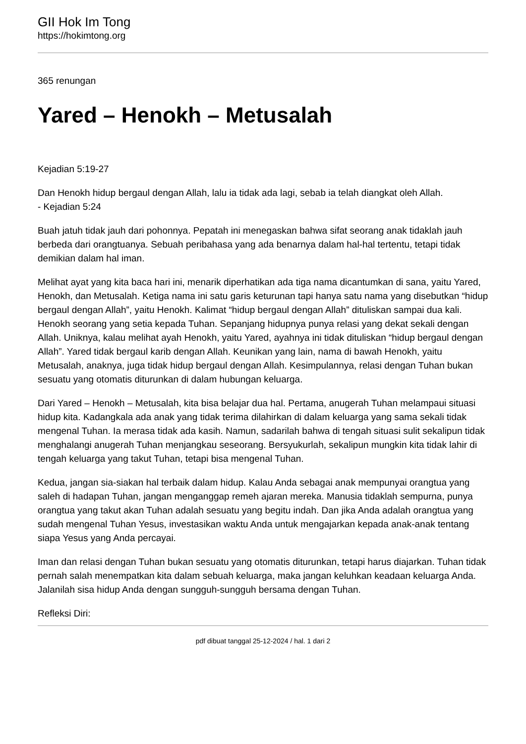GII Hok Im Tong
https://hokimtong.org
365 renungan
Yared – Henokh – Metusalah
Kejadian 5:19-27
Dan Henokh hidup bergaul dengan Allah, lalu ia tidak ada lagi, sebab ia telah diangkat oleh Allah.
- Kejadian 5:24
Buah jatuh tidak jauh dari pohonnya. Pepatah ini menegaskan bahwa sifat seorang anak tidaklah jauh berbeda dari orangtuanya. Sebuah peribahasa yang ada benarnya dalam hal-hal tertentu, tetapi tidak demikian dalam hal iman.
Melihat ayat yang kita baca hari ini, menarik diperhatikan ada tiga nama dicantumkan di sana, yaitu Yared, Henokh, dan Metusalah. Ketiga nama ini satu garis keturunan tapi hanya satu nama yang disebutkan “hidup bergaul dengan Allah”, yaitu Henokh. Kalimat “hidup bergaul dengan Allah” dituliskan sampai dua kali. Henokh seorang yang setia kepada Tuhan. Sepanjang hidupnya punya relasi yang dekat sekali dengan Allah. Uniknya, kalau melihat ayah Henokh, yaitu Yared, ayahnya ini tidak dituliskan “hidup bergaul dengan Allah”. Yared tidak bergaul karib dengan Allah. Keunikan yang lain, nama di bawah Henokh, yaitu Metusalah, anaknya, juga tidak hidup bergaul dengan Allah. Kesimpulannya, relasi dengan Tuhan bukan sesuatu yang otomatis diturunkan di dalam hubungan keluarga.
Dari Yared – Henokh – Metusalah, kita bisa belajar dua hal. Pertama, anugerah Tuhan melampaui situasi hidup kita. Kadangkala ada anak yang tidak terima dilahirkan di dalam keluarga yang sama sekali tidak mengenal Tuhan. Ia merasa tidak ada kasih. Namun, sadarilah bahwa di tengah situasi sulit sekalipun tidak menghalangi anugerah Tuhan menjangkau seseorang. Bersyukurlah, sekalipun mungkin kita tidak lahir di tengah keluarga yang takut Tuhan, tetapi bisa mengenal Tuhan.
Kedua, jangan sia-siakan hal terbaik dalam hidup. Kalau Anda sebagai anak mempunyai orangtua yang saleh di hadapan Tuhan, jangan menganggap remeh ajaran mereka. Manusia tidaklah sempurna, punya orangtua yang takut akan Tuhan adalah sesuatu yang begitu indah. Dan jika Anda adalah orangtua yang sudah mengenal Tuhan Yesus, investasikan waktu Anda untuk mengajarkan kepada anak-anak tentang siapa Yesus yang Anda percayai.
Iman dan relasi dengan Tuhan bukan sesuatu yang otomatis diturunkan, tetapi harus diajarkan. Tuhan tidak pernah salah menempatkan kita dalam sebuah keluarga, maka jangan keluhkan keadaan keluarga Anda. Jalanilah sisa hidup Anda dengan sungguh-sungguh bersama dengan Tuhan.
Refleksi Diri:
pdf dibuat tanggal 25-12-2024 / hal. 1 dari 2